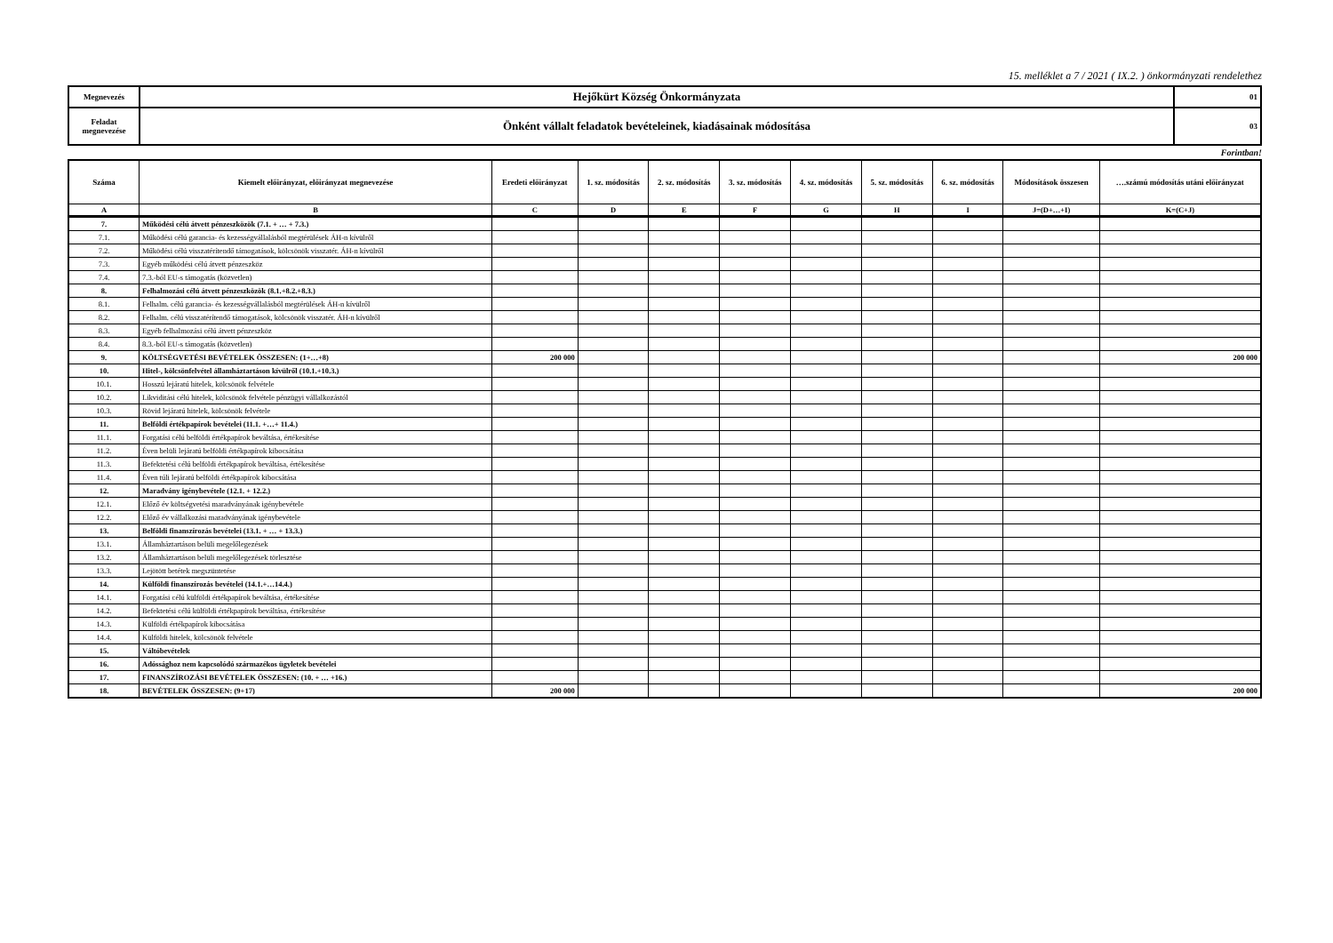15. melléklet a 7 / 2021 ( IX.2. ) önkormányzati rendelethez
| Megnevezés | Hejőkürt Község Önkormányzata | 01 |
| Feladat megnevezése | Önként vállalt feladatok bevételeinek, kiadásainak módosítása | 03 |
Forintban!
| Száma | Kiemelt előirányzat, előirányzat megnevezése | Eredeti előirányzat | 1. sz. módosítás | 2. sz. módosítás | 3. sz. módosítás | 4. sz. módosítás | 5. sz. módosítás | 6. sz. módosítás | Módosítások összesen | ….számú módosítás utáni előirányzat |
| --- | --- | --- | --- | --- | --- | --- | --- | --- | --- | --- |
| A | B | C | D | E | F | G | H | I | J=(D+…+I) | K=(C+J) |
| 7. | Működési célú átvett pénzeszközök (7.1. + … + 7.3.) | | | | | | | | | |
| 7.1. | Működési célú garancia- és kezességvállalásból megtérülések ÁH-n kívülről | | | | | | | | | |
| 7.2. | Működési célú visszatérítendő támogatások, kölcsönök visszatér. ÁH-n kívülről | | | | | | | | | |
| 7.3. | Egyéb működési célú átvett pénzeszköz | | | | | | | | | |
| 7.4. | 7.3.-ból EU-s támogatás (közvetlen) | | | | | | | | | |
| 8. | Felhalmozási célú átvett pénzeszközök (8.1.+8.2.+8.3.) | | | | | | | | | |
| 8.1. | Felhalm. célú garancia- és kezességvállalásból megtérülések ÁH-n kívülről | | | | | | | | | |
| 8.2. | Felhalm. célú visszatérítendő támogatások, kölcsönök visszatér. ÁH-n kívülről | | | | | | | | | |
| 8.3. | Egyéb felhalmozási célú átvett pénzeszköz | | | | | | | | | |
| 8.4. | 8.3.-ból EU-s támogatás (közvetlen) | | | | | | | | | |
| 9. | KÖLTSÉGVETÉSI BEVÉTELEK ÖSSZESEN: (1+…+8) | 200 000 | | | | | | | | 200 000 |
| 10. | Hitel-, kölcsönfelvétel államháztartáson kívülről (10.1.+10.3.) | | | | | | | | | |
| 10.1. | Hosszú lejáratú hitelek, kölcsönök felvétele | | | | | | | | | |
| 10.2. | Likviditási célú hitelek, kölcsönök felvétele pénzügyi vállalkozástól | | | | | | | | | |
| 10.3. | Rövid lejáratú hitelek, kölcsönök felvétele | | | | | | | | | |
| 11. | Belföldi értékpapírok bevételei (11.1. +…+ 11.4.) | | | | | | | | | |
| 11.1. | Forgatási célú belföldi értékpapírok beváltása, értékesítése | | | | | | | | | |
| 11.2. | Éven belüli lejáratú belföldi értékpapírok kibocsátása | | | | | | | | | |
| 11.3. | Befektetési célú belföldi értékpapírok beváltása, értékesítése | | | | | | | | | |
| 11.4. | Éven túli lejáratú belföldi értékpapírok kibocsátása | | | | | | | | | |
| 12. | Maradvány igénybevétele (12.1. + 12.2.) | | | | | | | | | |
| 12.1. | Előző év költségvetési maradványának igénybevétele | | | | | | | | | |
| 12.2. | Előző év vállalkozási maradványának igénybevétele | | | | | | | | | |
| 13. | Belföldi finanszírozás bevételei (13.1. + … + 13.3.) | | | | | | | | | |
| 13.1. | Államháztartáson belüli megelőlegezések | | | | | | | | | |
| 13.2. | Államháztartáson belüli megelőlegezések törlesztése | | | | | | | | | |
| 13.3. | Lejötött betétek megszüntetése | | | | | | | | | |
| 14. | Külföldi finanszírozás bevételei (14.1.+…14.4.) | | | | | | | | | |
| 14.1. | Forgatási célú külföldi értékpapírok beváltása, értékesítése | | | | | | | | | |
| 14.2. | Befektetési célú külföldi értékpapírok beváltása, értékesítése | | | | | | | | | |
| 14.3. | Külföldi értékpapírok kibocsátása | | | | | | | | | |
| 14.4. | Külföldi hitelek, kölcsönök felvétele | | | | | | | | | |
| 15. | Váltóbevételek | | | | | | | | | |
| 16. | Adóssághoz nem kapcsolódó származékos ügyletek bevételei | | | | | | | | | |
| 17. | FINANSZÍROZÁSI BEVÉTELEK ÖSSZESEN: (10. + … +16.) | | | | | | | | | |
| 18. | BEVÉTELEK ÖSSZESEN: (9+17) | 200 000 | | | | | | | | 200 000 |